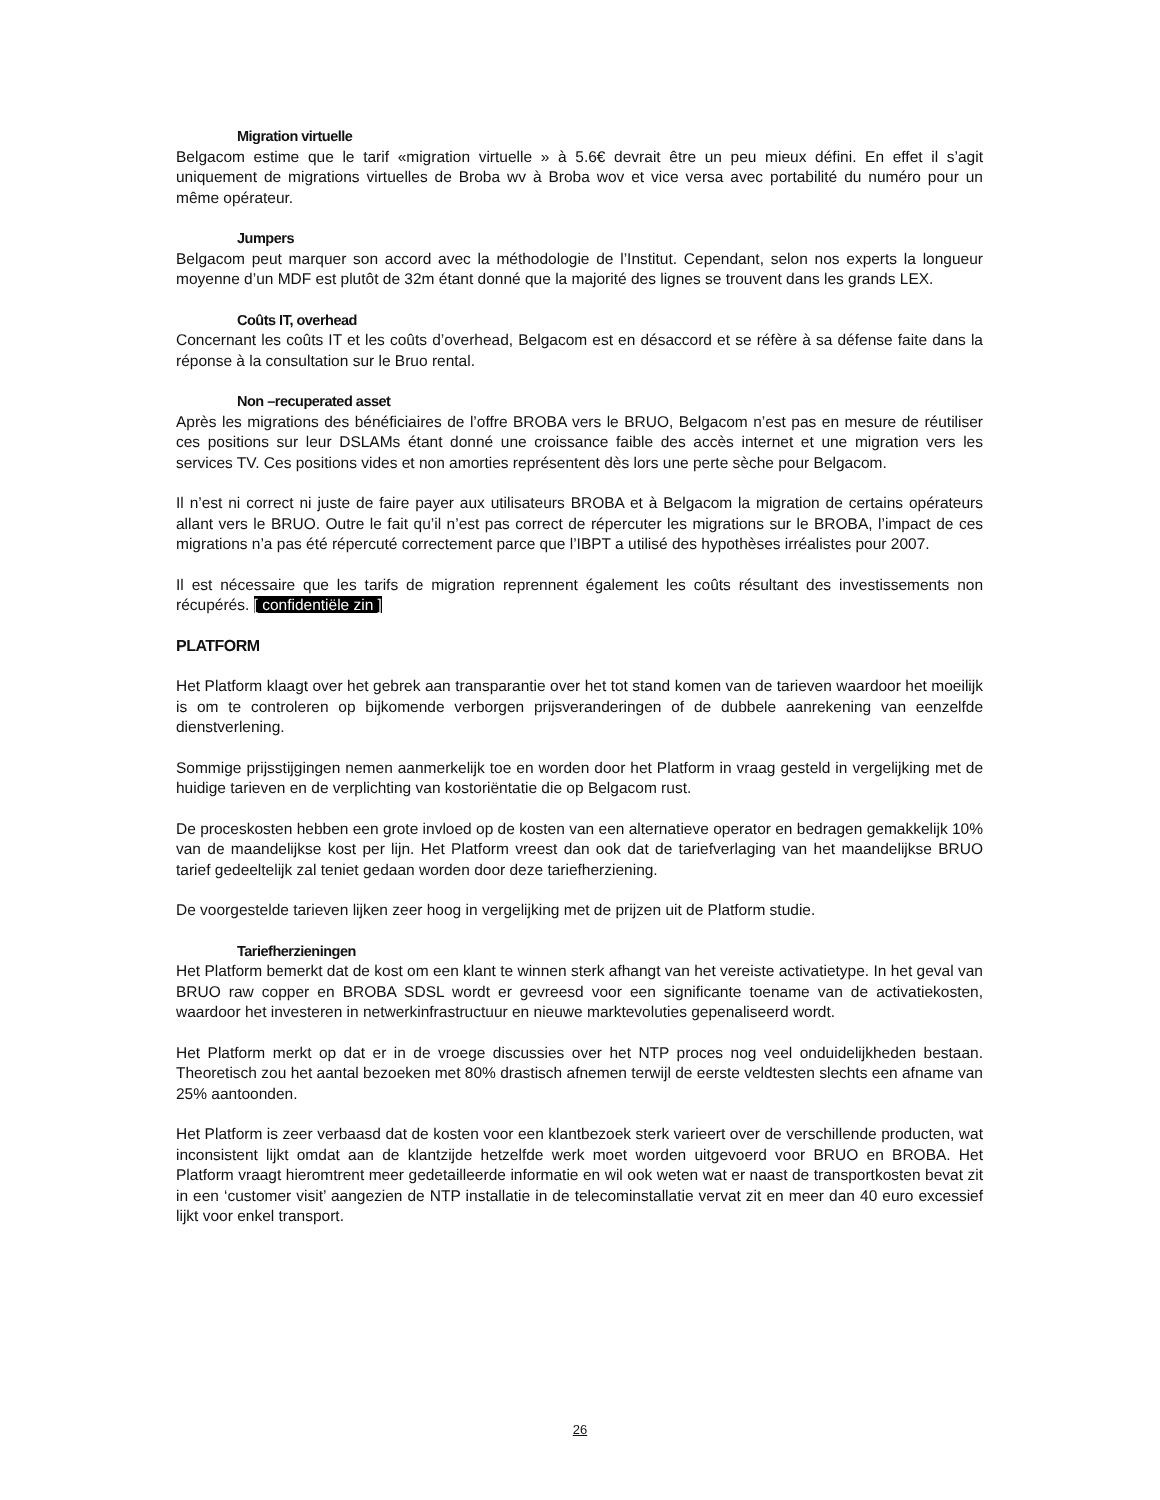Migration virtuelle
Belgacom estime que le tarif «migration virtuelle » à 5.6€ devrait être un peu mieux défini. En effet il s’agit uniquement de migrations virtuelles de Broba wv à Broba wov et vice versa avec portabilité du numéro pour un même opérateur.
Jumpers
Belgacom peut marquer son accord avec la méthodologie de l’Institut. Cependant, selon nos experts la longueur moyenne d’un MDF est plutôt de 32m étant donné que la majorité des lignes se trouvent dans les grands LEX.
Coûts IT, overhead
Concernant les coûts IT et les coûts d’overhead, Belgacom est en désaccord et se réfère à sa défense faite dans la réponse à la consultation sur le Bruo rental.
Non –recuperated asset
Après les migrations des bénéficiaires de l’offre BROBA vers le BRUO, Belgacom n’est pas en mesure de réutiliser ces positions sur leur DSLAMs étant donné une croissance faible des accès internet et une migration vers les services TV. Ces positions vides et non amorties représentent dès lors une perte sèche pour Belgacom.
Il n’est ni correct ni juste de faire payer aux utilisateurs BROBA et à Belgacom la migration de certains opérateurs allant vers le BRUO. Outre le fait qu’il n’est pas correct de répercuter les migrations sur le BROBA, l’impact de ces migrations n’a pas été répercuté correctement parce que l’IBPT a utilisé des hypothèses irréalistes pour 2007.
Il est nécessaire que les tarifs de migration reprennent également les coûts résultant des investissements non récupérés. [ confidentiële zin ]
PLATFORM
Het Platform klaagt over het gebrek aan transparantie over het tot stand komen van de tarieven waardoor het moeilijk is om te controleren op bijkomende verborgen prijsveranderingen of de dubbele aanrekening van eenzelfde dienstverlening.
Sommige prijsstijgingen nemen aanmerkelijk toe en worden door het Platform in vraag gesteld in vergelijking met de huidige tarieven en de verplichting van kostoriëntatie die op Belgacom rust.
De proceskosten hebben een grote invloed op de kosten van een alternatieve operator en bedragen gemakkelijk 10% van de maandelijkse kost per lijn. Het Platform vreest dan ook dat de tariefverlaging van het maandelijkse BRUO tarief gedeeltelijk zal teniet gedaan worden door deze tariefherziening.
De voorgestelde tarieven lijken zeer hoog in vergelijking met de prijzen uit de Platform studie.
Tariefherzieningen
Het Platform bemerkt dat de kost om een klant te winnen sterk afhangt van het vereiste activatietype. In het geval van BRUO raw copper en BROBA SDSL wordt er gevreesd voor een significante toename van de activatiekosten, waardoor het investeren in netwerkinfrastructuur en nieuwe marktevoluties gepenaliseerd wordt.
Het Platform merkt op dat er in de vroege discussies over het NTP proces nog veel onduidelijkheden bestaan. Theoretisch zou het aantal bezoeken met 80% drastisch afnemen terwijl de eerste veldtesten slechts een afname van 25% aantoonden.
Het Platform is zeer verbaasd dat de kosten voor een klantbezoek sterk varieert over de verschillende producten, wat inconsistent lijkt omdat aan de klantzijde hetzelfde werk moet worden uitgevoerd voor BRUO en BROBA. Het Platform vraagt hieromtrent meer gedetailleerde informatie en wil ook weten wat er naast de transportkosten bevat zit in een ‘customer visit’ aangezien de NTP installatie in de telecominstallatie vervat zit en meer dan 40 euro excessief lijkt voor enkel transport.
26